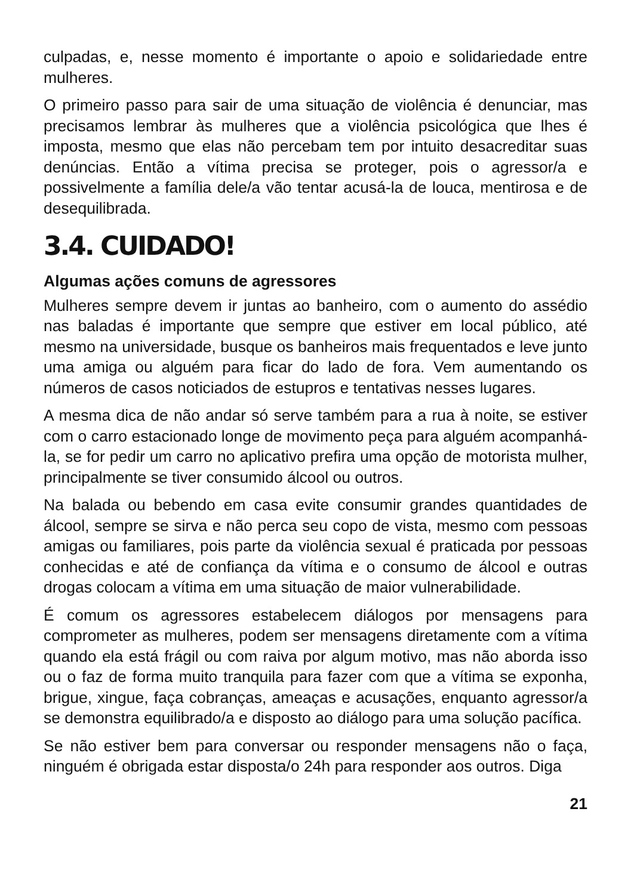culpadas, e, nesse momento é importante o apoio e solidariedade entre mulheres.
O primeiro passo para sair de uma situação de violência é denunciar, mas precisamos lembrar às mulheres que a violência psicológica que lhes é imposta, mesmo que elas não percebam tem por intuito desacreditar suas denúncias. Então a vítima precisa se proteger, pois o agressor/a e possivelmente a família dele/a vão tentar acusá-la de louca, mentirosa e de desequilibrada.
3.4. CUIDADO!
Algumas ações comuns de agressores
Mulheres sempre devem ir juntas ao banheiro, com o aumento do assédio nas baladas é importante que sempre que estiver em local público, até mesmo na universidade, busque os banheiros mais frequentados e leve junto uma amiga ou alguém para ficar do lado de fora. Vem aumentando os números de casos noticiados de estupros e tentativas nesses lugares.
A mesma dica de não andar só serve também para a rua à noite, se estiver com o carro estacionado longe de movimento peça para alguém acompanhá-la, se for pedir um carro no aplicativo prefira uma opção de motorista mulher, principalmente se tiver consumido álcool ou outros.
Na balada ou bebendo em casa evite consumir grandes quantidades de álcool, sempre se sirva e não perca seu copo de vista, mesmo com pessoas amigas ou familiares, pois parte da violência sexual é praticada por pessoas conhecidas e até de confiança da vítima e o consumo de álcool e outras drogas colocam a vítima em uma situação de maior vulnerabilidade.
É comum os agressores estabelecem diálogos por mensagens para comprometer as mulheres, podem ser mensagens diretamente com a vítima quando ela está frágil ou com raiva por algum motivo, mas não aborda isso ou o faz de forma muito tranquila para fazer com que a vítima se exponha, brigue, xingue, faça cobranças, ameaças e acusações, enquanto agressor/a se demonstra equilibrado/a e disposto ao diálogo para uma solução pacífica.
Se não estiver bem para conversar ou responder mensagens não o faça, ninguém é obrigada estar disposta/o 24h para responder aos outros. Diga
21